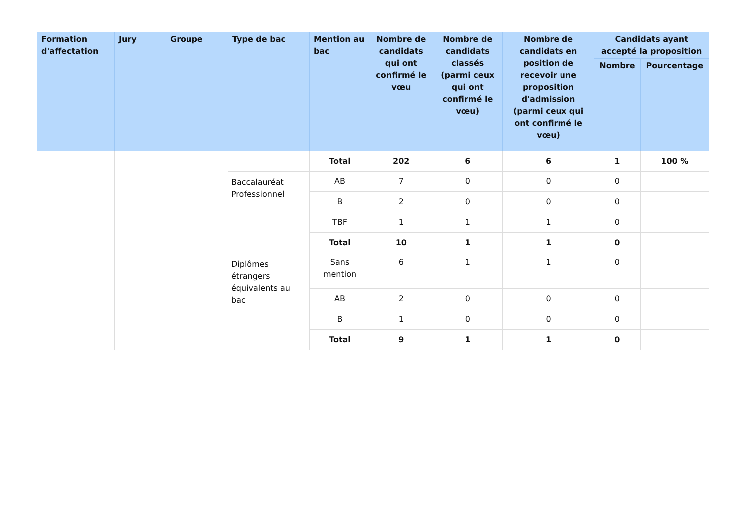| Formation d'affectation | Jury | Groupe | Type de bac | Mention au bac | Nombre de candidats qui ont confirmé le vœu | Nombre de candidats classés (parmi ceux qui ont confirmé le vœu) | Nombre de candidats en position de recevoir une proposition d'admission (parmi ceux qui ont confirmé le vœu) | Candidats ayant accepté la proposition | |
| --- | --- | --- | --- | --- | --- | --- | --- | --- | --- |
| | | | | | | | | Nombre | Pourcentage |
| | | | | Total | 202 | 6 | 6 | 1 | 100 % |
| | | | Baccalauréat Professionnel | AB | 7 | 0 | 0 | 0 | |
| | | | | B | 2 | 0 | 0 | 0 | |
| | | | | TBF | 1 | 1 | 1 | 0 | |
| | | | | Total | 10 | 1 | 1 | 0 | |
| | | | Diplômes étrangers équivalents au bac | Sans mention | 6 | 1 | 1 | 0 | |
| | | | | AB | 2 | 0 | 0 | 0 | |
| | | | | B | 1 | 0 | 0 | 0 | |
| | | | | Total | 9 | 1 | 1 | 0 | |